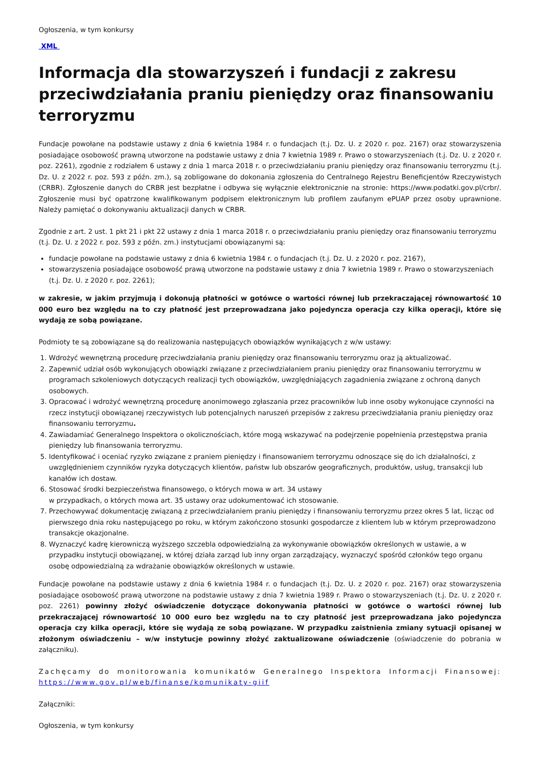Ogłoszenia, w tym konkursy
XML
Informacja dla stowarzyszeń i fundacji z zakresu przeciwdziałania praniu pieniędzy oraz finansowaniu terroryzmu
Fundacje powołane na podstawie ustawy z dnia 6 kwietnia 1984 r. o fundacjach (t.j. Dz. U. z 2020 r. poz. 2167) oraz stowarzyszenia posiadające osobowość prawną utworzone na podstawie ustawy z dnia 7 kwietnia 1989 r. Prawo o stowarzyszeniach (t.j. Dz. U. z 2020 r. poz. 2261), zgodnie z rodziałem 6 ustawy z dnia 1 marca 2018 r. o przeciwdziałaniu praniu pieniędzy oraz finansowaniu terroryzmu (t.j. Dz. U. z 2022 r. poz. 593 z późn. zm.), są zobligowane do dokonania zgłoszenia do Centralnego Rejestru Beneficjentów Rzeczywistych (CRBR). Zgłoszenie danych do CRBR jest bezpłatne i odbywa się wyłącznie elektronicznie na stronie: https://www.podatki.gov.pl/crbr/. Zgłoszenie musi być opatrzone kwalifikowanym podpisem elektronicznym lub profilem zaufanym ePUAP przez osoby uprawnione. Należy pamiętać o dokonywaniu aktualizacji danych w CRBR.
Zgodnie z art. 2 ust. 1 pkt 21 i pkt 22 ustawy z dnia 1 marca 2018 r. o przeciwdziałaniu praniu pieniędzy oraz finansowaniu terroryzmu (t.j. Dz. U. z 2022 r. poz. 593 z późn. zm.) instytucjami obowiązanymi są:
fundacje powołane na podstawie ustawy z dnia 6 kwietnia 1984 r. o fundacjach (t.j. Dz. U. z 2020 r. poz. 2167),
stowarzyszenia posiadające osobowość prawą utworzone na podstawie ustawy z dnia 7 kwietnia 1989 r. Prawo o stowarzyszeniach (t.j. Dz. U. z 2020 r. poz. 2261);
w zakresie, w jakim przyjmują i dokonują płatności w gotówce o wartości równej lub przekraczającej równowartość 10 000 euro bez względu na to czy płatność jest przeprowadzana jako pojedyncza operacja czy kilka operacji, które się wydają ze sobą powiązane.
Podmioty te są zobowiązane są do realizowania następujących obowiązków wynikających z w/w ustawy:
1. Wdrożyć wewnętrzną procedurę przeciwdziałania praniu pieniędzy oraz finansowaniu terroryzmu oraz ją aktualizować.
2. Zapewnić udział osób wykonujących obowiązki związane z przeciwdziałaniem praniu pieniędzy oraz finansowaniu terroryzmu w programach szkoleniowych dotyczących realizacji tych obowiązków, uwzględniających zagadnienia związane z ochroną danych osobowych.
3. Opracować i wdrożyć wewnętrzną procedurę anonimowego zgłaszania przez pracowników lub inne osoby wykonujące czynności na rzecz instytucji obowiązanej rzeczywistych lub potencjalnych naruszeń przepisów z zakresu przeciwdziałania praniu pieniędzy oraz finansowaniu terroryzmu.
4. Zawiadamiać Generalnego Inspektora o okolicznościach, które mogą wskazywać na podejrzenie popełnienia przestępstwa prania pieniędzy lub finansowania terroryzmu.
5. Identyfikować i oceniać ryzyko związane z praniem pieniędzy i finansowaniem terroryzmu odnoszące się do ich działalności, z uwzględnieniem czynników ryzyka dotyczących klientów, państw lub obszarów geograficznych, produktów, usług, transakcji lub kanałów ich dostaw.
6. Stosować środki bezpieczeństwa finansowego, o których mowa w art. 34 ustawy
w przypadkach, o których mowa art. 35 ustawy oraz udokumentować ich stosowanie.
7. Przechowywać dokumentację związaną z przeciwdziałaniem praniu pieniędzy i finansowaniu terroryzmu przez okres 5 lat, licząc od pierwszego dnia roku następującego po roku, w którym zakończono stosunki gospodarcze z klientem lub w którym przeprowadzono transakcje okazjonalne.
8. Wyznaczyć kadrę kierowniczą wyższego szczebla odpowiedzialną za wykonywanie obowiązków określonych w ustawie, a w przypadku instytucji obowiązanej, w której działa zarząd lub inny organ zarządzający, wyznaczyć spośród członków tego organu osobę odpowiedzialną za wdrażanie obowiązków określonych w ustawie.
Fundacje powołane na podstawie ustawy z dnia 6 kwietnia 1984 r. o fundacjach (t.j. Dz. U. z 2020 r. poz. 2167) oraz stowarzyszenia posiadające osobowość prawą utworzone na podstawie ustawy z dnia 7 kwietnia 1989 r. Prawo o stowarzyszeniach (t.j. Dz. U. z 2020 r. poz. 2261) powinny złożyć oświadczenie dotyczące dokonywania płatności w gotówce o wartości równej lub przekraczającej równowartość 10 000 euro bez względu na to czy płatność jest przeprowadzana jako pojedyncza operacja czy kilka operacji, które się wydają ze sobą powiązane. W przypadku zaistnienia zmiany sytuacji opisanej w złożonym oświadczeniu – w/w instytucje powinny złożyć zaktualizowane oświadczenie (oświadczenie do pobrania w załączniku).
Zachęcamy do monitorowania komunikatów Generalnego Inspektora Informacji Finansowej: https://www.gov.pl/web/finanse/komunikaty-giif
Załączniki:
Ogłoszenia, w tym konkursy